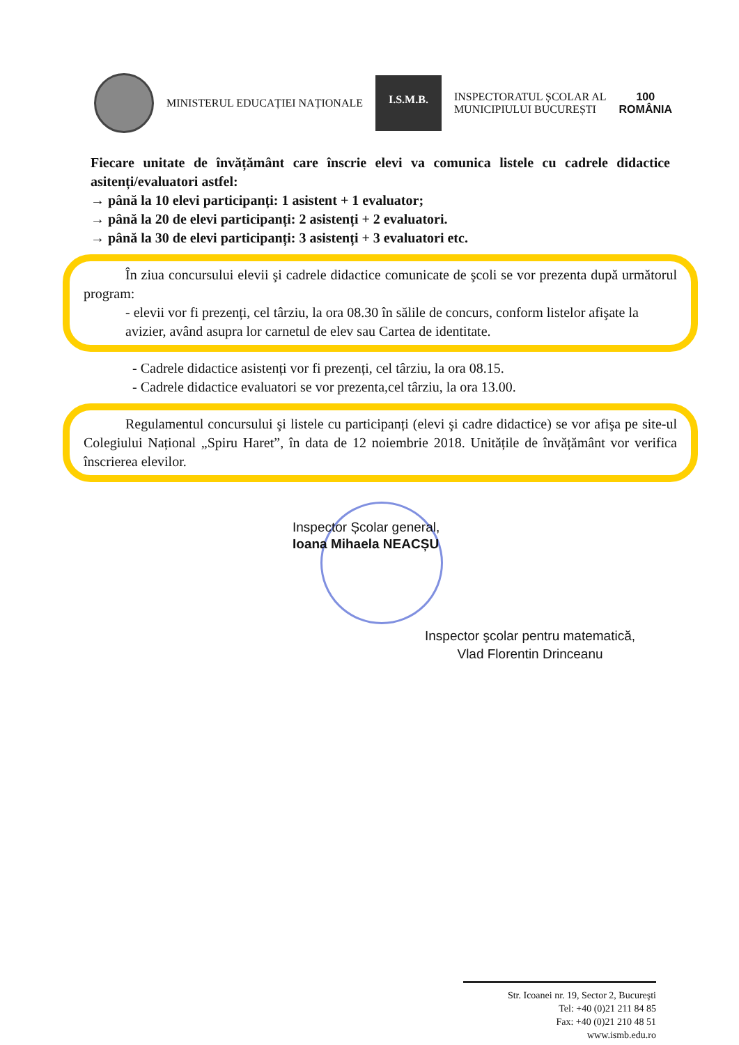MINISTERUL EDUCAȚIEI NAȚIONALE
I.S.M.B.
INSPECTORATUL ȘCOLAR AL
MUNICIPIULUI BUCUREȘTI
100
ROMÂNIA
Fiecare unitate de învățământ care înscrie elevi va comunica listele cu cadrele didactice asitenți/evaluatori astfel:
→ până la 10 elevi participanți: 1 asistent + 1 evaluator;
→ până la 20 de elevi participanți: 2 asistenți + 2 evaluatori.
→ până la 30 de elevi participanți: 3 asistenți + 3 evaluatori etc.
În ziua concursului elevii şi cadrele didactice comunicate de şcoli se vor prezenta după următorul program:
- elevii vor fi prezenți, cel târziu, la ora 08.30 în sălile de concurs, conform listelor afişate la avizier, având asupra lor carnetul de elev sau Cartea de identitate.
- Cadrele didactice asistenți vor fi prezenți, cel târziu, la ora 08.15.
- Cadrele didactice evaluatori se vor prezenta,cel târziu, la ora 13.00.
Regulamentul concursului şi listele cu participanți (elevi şi cadre didactice) se vor afişa pe site-ul Colegiului Național „Spiru Haret”, în data de 12 noiembrie 2018. Unitățile de învățământ vor verifica înscrierea elevilor.
Inspector Școlar general,
Ioana Mihaela NEACȘU
Inspector şcolar pentru matematică,
Vlad Florentin Drinceanu
Str. Icoanei nr. 19, Sector 2, Bucureşti
Tel: +40 (0)21 211 84 85
Fax: +40 (0)21 210 48 51
www.ismb.edu.ro